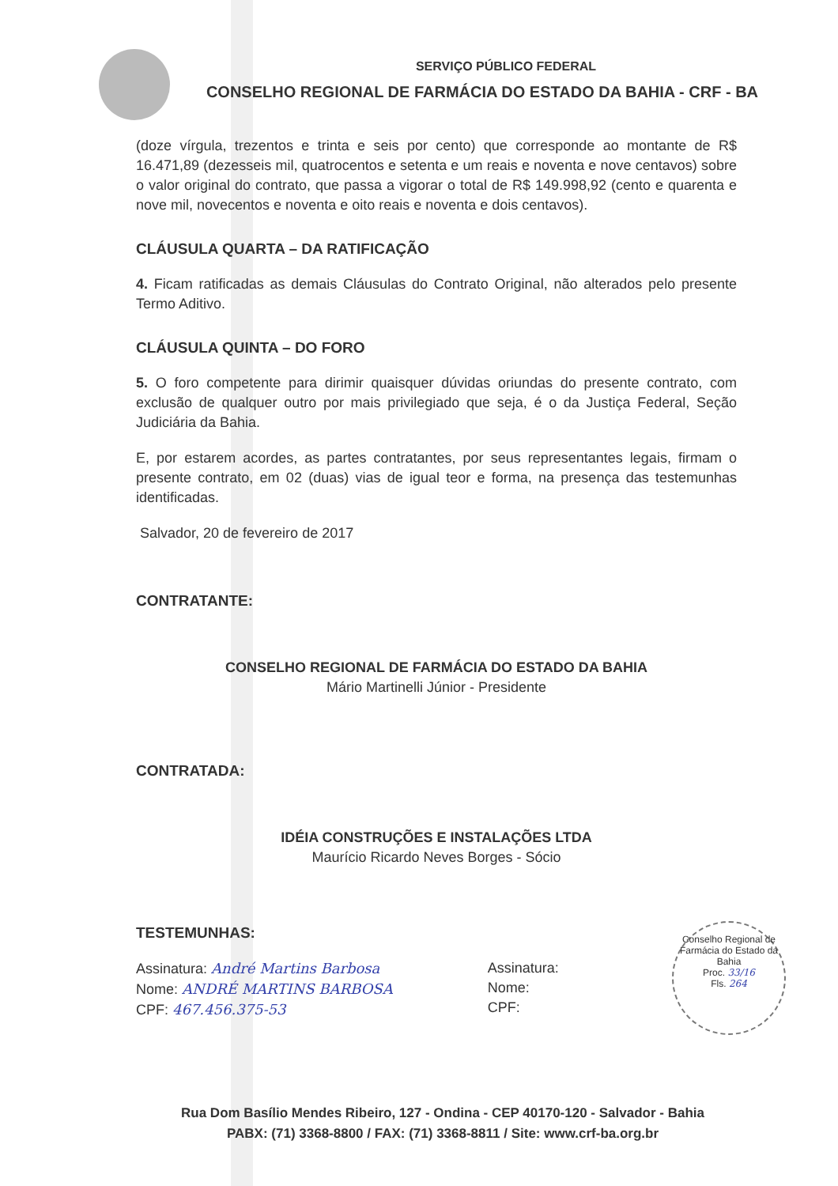SERVIÇO PÚBLICO FEDERAL
CONSELHO REGIONAL DE FARMÁCIA DO ESTADO DA BAHIA - CRF - BA
(doze vírgula, trezentos e trinta e seis por cento) que corresponde ao montante de R$ 16.471,89 (dezesseis mil, quatrocentos e setenta e um reais e noventa e nove centavos) sobre o valor original do contrato, que passa a vigorar o total de R$ 149.998,92 (cento e quarenta e nove mil, novecentos e noventa e oito reais e noventa e dois centavos).
CLÁUSULA QUARTA – DA RATIFICAÇÃO
4. Ficam ratificadas as demais Cláusulas do Contrato Original, não alterados pelo presente Termo Aditivo.
CLÁUSULA QUINTA – DO FORO
5. O foro competente para dirimir quaisquer dúvidas oriundas do presente contrato, com exclusão de qualquer outro por mais privilegiado que seja, é o da Justiça Federal, Seção Judiciária da Bahia.
E, por estarem acordes, as partes contratantes, por seus representantes legais, firmam o presente contrato, em 02 (duas) vias de igual teor e forma, na presença das testemunhas identificadas.
Salvador, 20 de fevereiro de 2017
CONTRATANTE:
CONSELHO REGIONAL DE FARMÁCIA DO ESTADO DA BAHIA
Mário Martinelli Júnior - Presidente
CONTRATADA:
IDÉIA CONSTRUÇÕES E INSTALAÇÕES LTDA
Maurício Ricardo Neves Borges - Sócio
TESTEMUNHAS:
Assinatura: André Martins Barbosa
Nome: ANDRÉ MARTINS BARBOSA
CPF: 467.456.375-53
Assinatura:
Nome:
CPF:
Conselho Regional de Farmácia do Estado da Bahia
Proc. 33/16
Fls. 264
Rua Dom Basílio Mendes Ribeiro, 127 - Ondina - CEP 40170-120 - Salvador - Bahia
PABX: (71) 3368-8800 / FAX: (71) 3368-8811 / Site: www.crf-ba.org.br